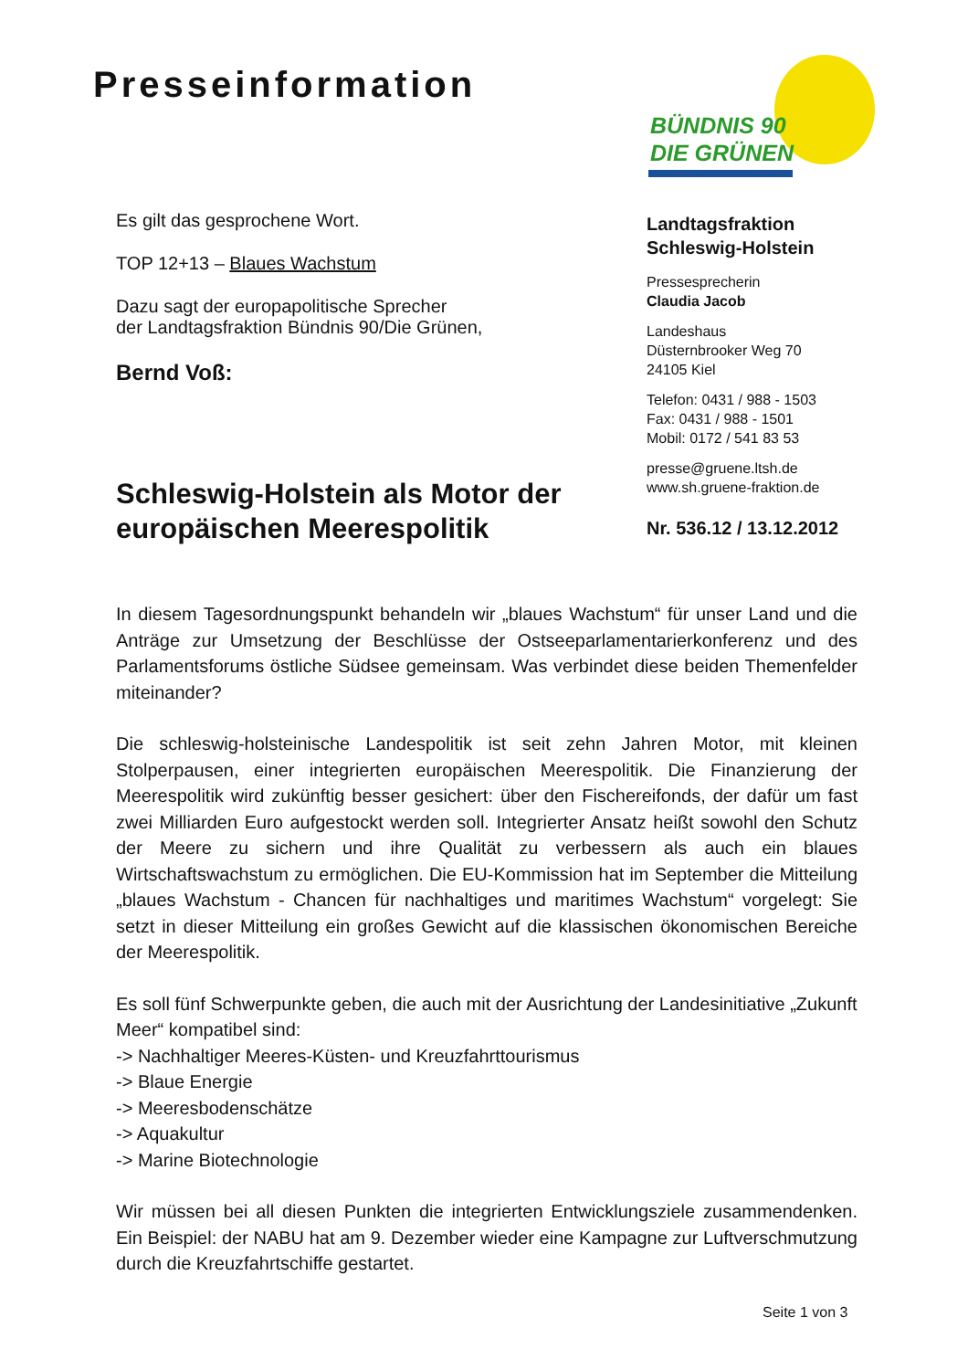Presseinformation
BÜNDNIS 90
DIE GRÜNEN
Es gilt das gesprochene Wort.
TOP 12+13 – Blaues Wachstum
Dazu sagt der europapolitische Sprecher
der Landtagsfraktion Bündnis 90/Die Grünen,
Bernd Voß:
Schleswig-Holstein als Motor der europäischen Meerespolitik
Landtagsfraktion
Schleswig-Holstein
Pressesprecherin
Claudia Jacob
Landeshaus
Düsternbrooker Weg 70
24105 Kiel
Telefon: 0431 / 988 - 1503
Fax: 0431 / 988 - 1501
Mobil: 0172 / 541 83 53
presse@gruene.ltsh.de
www.sh.gruene-fraktion.de
Nr. 536.12 / 13.12.2012
In diesem Tagesordnungspunkt behandeln wir „blaues Wachstum“ für unser Land und die Anträge zur Umsetzung der Beschlüsse der Ostseeparlamentarierkonferenz und des Parlamentsforums östliche Südsee gemeinsam. Was verbindet diese beiden Themenfelder miteinander?
Die schleswig-holsteinische Landespolitik ist seit zehn Jahren Motor, mit kleinen Stolperpausen, einer integrierten europäischen Meerespolitik. Die Finanzierung der Meerespolitik wird zukünftig besser gesichert: über den Fischereifonds, der dafür um fast zwei Milliarden Euro aufgestockt werden soll. Integrierter Ansatz heißt sowohl den Schutz der Meere zu sichern und ihre Qualität zu verbessern als auch ein blaues Wirtschaftswachstum zu ermöglichen. Die EU-Kommission hat im September die Mitteilung „blaues Wachstum - Chancen für nachhaltiges und maritimes Wachstum“ vorgelegt: Sie setzt in dieser Mitteilung ein großes Gewicht auf die klassischen ökonomischen Bereiche der Meerespolitik.
Es soll fünf Schwerpunkte geben, die auch mit der Ausrichtung der Landesinitiative „Zukunft Meer“ kompatibel sind:
-> Nachhaltiger Meeres-Küsten- und Kreuzfahrttourismus
-> Blaue Energie
-> Meeresbodenschätze
-> Aquakultur
-> Marine Biotechnologie
Wir müssen bei all diesen Punkten die integrierten Entwicklungsziele zusammendenken. Ein Beispiel: der NABU hat am 9. Dezember wieder eine Kampagne zur Luftverschmutzung durch die Kreuzfahrtschiffe gestartet.
Seite 1 von 3